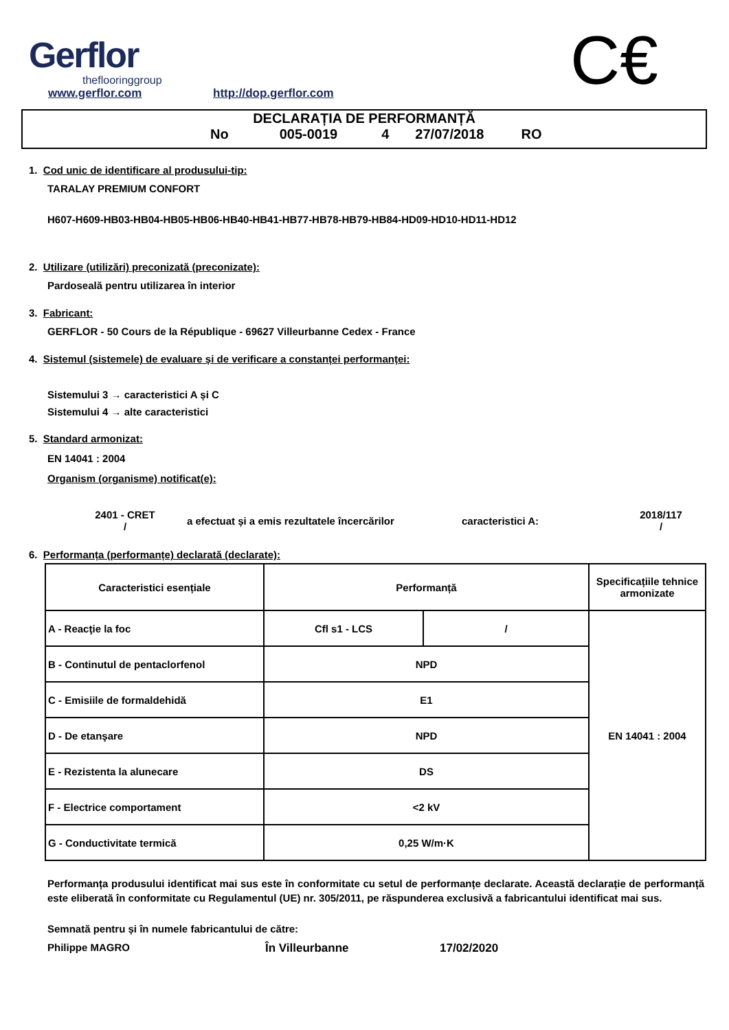Gerflor
theflooringgroup
www.gerflor.com http://dop.gerflor.com C€
DECLARAȚIA DE PERFORMANȚĂ
No 005-0019 4 27/07/2018 RO
1. Cod unic de identificare al produsului-tip:
TARALAY PREMIUM CONFORT
H607-H609-HB03-HB04-HB05-HB06-HB40-HB41-HB77-HB78-HB79-HB84-HD09-HD10-HD11-HD12
2. Utilizare (utilizări) preconizată (preconizate):
Pardoseală pentru utilizarea în interior
3. Fabricant:
GERFLOR - 50 Cours de la République - 69627 Villeurbanne Cedex - France
4. Sistemul (sistemele) de evaluare și de verificare a constanței performanței:
Sistemului 3 → caracteristici A și C
Sistemului 4 → alte caracteristici
5. Standard armonizat:
EN 14041 : 2004
Organism (organisme) notificat(e):
2401 - CRET
/
a efectuat și a emis rezultatele încercărilor
caracteristici A:
2018/117
/
6. Performanța (performanțe) declarată (declarate):
| Caracteristici esențiale | Performanță | | Specificațiile tehnice armonizate |
| A - Reacţie la foc | Cfl s1 - LCS | / | EN 14041 : 2004 |
| B - Continutul de pentaclorfenol | NPD | | |
| C - Emisiile de formaldehidă | E1 | | |
| D - De etanşare | NPD | | |
| E - Rezistenta la alunecare | DS | | |
| F - Electrice comportament | <2 kV | | |
| G - Conductivitate termică | 0,25 W/m·K | | |
Performanța produsului identificat mai sus este în conformitate cu setul de performanțe declarate. Această declarație de performanță este eliberată în conformitate cu Regulamentul (UE) nr. 305/2011, pe răspunderea exclusivă a fabricantului identificat mai sus.
Semnată pentru și în numele fabricantului de către:
Philippe MAGRO În Villeurbanne 17/02/2020